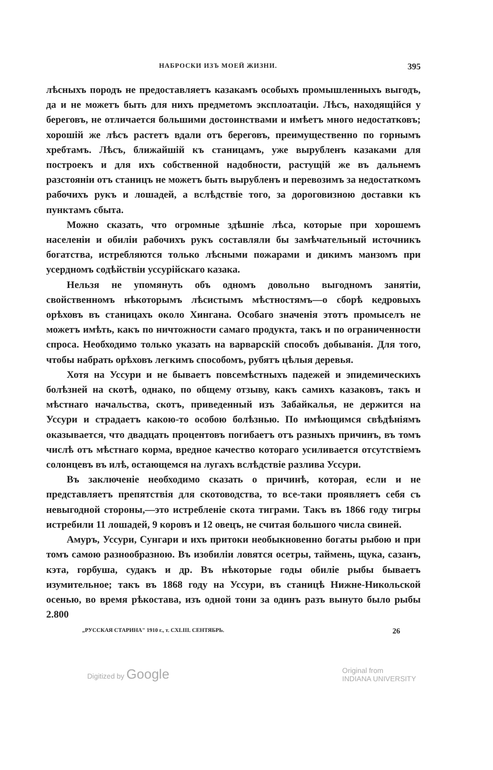НАБРОСКИ ИЗЪ МОЕЙ ЖИЗНИ. 395
лѣсныхъ породъ не предоставляетъ казакамъ особыхъ промышленныхъ выгодъ, да и не можетъ быть для нихъ предметомъ эксплоатаціи. Лѣсъ, находящійся у береговъ, не отличается большими достоинствами и имѣетъ много недостатковъ; хорошій же лѣсъ растетъ вдали отъ береговъ, преимущественно по горнымъ хребтамъ. Лѣсъ, ближайшій къ станицамъ, уже вырубленъ казаками для построекъ и для ихъ собственной надобности, растущій же въ дальнемъ разстояніи отъ станицъ не можетъ быть вырубленъ и перевозимъ за недостаткомъ рабочихъ рукъ и лошадей, а вслѣдствіе того, за дороговизною доставки къ пунктамъ сбыта.
Можно сказать, что огромные здѣшніе лѣса, которые при хорошемъ населеніи и обиліи рабочихъ рукъ составляли бы замѣчательный источникъ богатства, истребляются только лѣсными пожарами и дикимъ манзомъ при усердномъ содѣйствіи уссурійскаго казака.
Нельзя не упомянуть объ одномъ довольно выгодномъ занятіи, свойственномъ нѣкоторымъ лѣсистымъ мѣстностямъ—о сборѣ кедровыхъ орѣховъ въ станицахъ около Хингана. Особаго значенія этотъ промыселъ не можетъ имѣть, какъ по ничтожности самаго продукта, такъ и по ограниченности спроса. Необходимо только указать на варварскій способъ добыванія. Для того, чтобы набрать орѣховъ легкимъ способомъ, рубятъ цѣлыя деревья.
Хотя на Уссури и не бываетъ повсемѣстныхъ падежей и эпидемическихъ болѣзней на скотѣ, однако, по общему отзыву, какъ самихъ казаковъ, такъ и мѣстнаго начальства, скотъ, приведенный изъ Забайкалья, не держится на Уссури и страдаетъ какою-то особою болѣзнью. По имѣющимся свѣдѣніямъ оказывается, что двадцать процентовъ погибаетъ отъ разныхъ причинъ, въ томъ числѣ отъ мѣстнаго корма, вредное качество котораго усиливается отсутствіемъ солонцевъ въ илѣ, остающемся на лугахъ вслѣдствіе разлива Уссури.
Въ заключеніе необходимо сказать о причинѣ, которая, если и не представляетъ препятствія для скотоводства, то все-таки проявляетъ себя съ невыгодной стороны,—это истребленіе скота тиграми. Такъ въ 1866 году тигры истребили 11 лошадей, 9 коровъ и 12 овецъ, не считая большого числа свиней.
Амуръ, Уссури, Сунгари и ихъ притоки необыкновенно богаты рыбою и при томъ самою разнообразною. Въ изобиліи ловятся осетры, таймень, щука, сазанъ, кэта, горбуша, судакъ и др. Въ нѣкоторые годы обиліе рыбы бываетъ изумительное; такъ въ 1868 году на Уссури, въ станицѣ Нижне-Никольской осенью, во время рѣкостава, изъ одной тони за одинъ разъ вынуто было рыбы 2.800
„РУССКАЯ СТАРИНА" 1910 г., т. CXLIII. СЕНТЯБРЬ. 26
Digitized by Google Original from
INDIANA UNIVERSITY